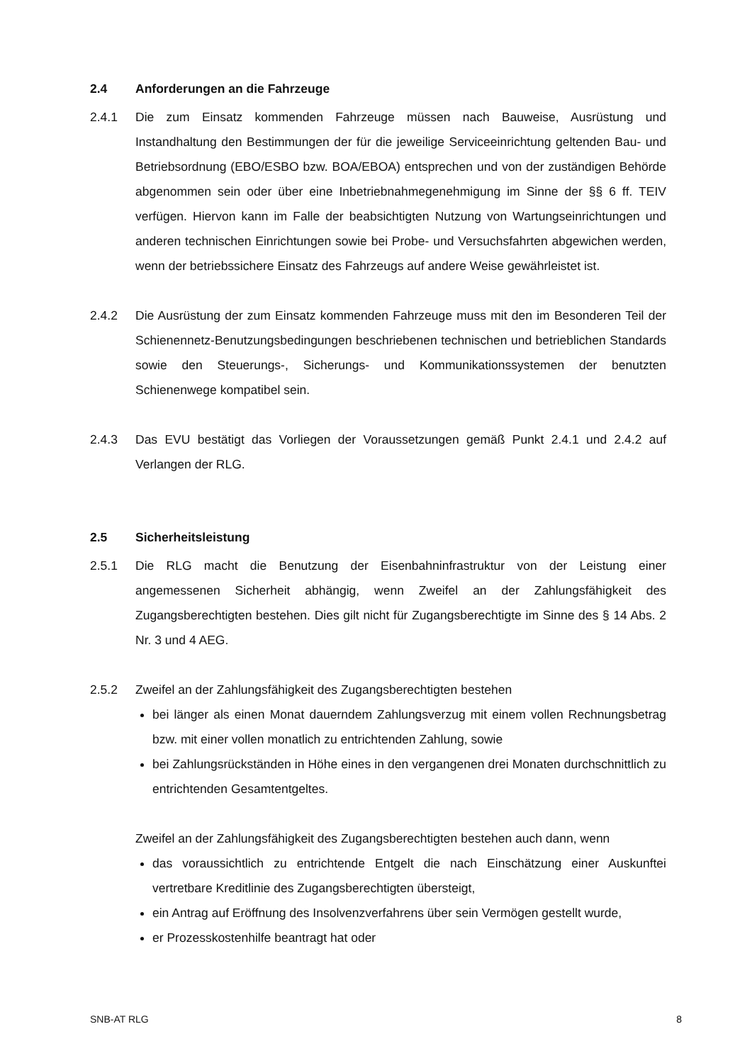2.4 Anforderungen an die Fahrzeuge
2.4.1 Die zum Einsatz kommenden Fahrzeuge müssen nach Bauweise, Ausrüstung und Instandhaltung den Bestimmungen der für die jeweilige Serviceeinrichtung geltenden Bau- und Betriebsordnung (EBO/ESBO bzw. BOA/EBOA) entsprechen und von der zuständigen Behörde abgenommen sein oder über eine Inbetriebnahmegenehmigung im Sinne der §§ 6 ff. TEIV verfügen. Hiervon kann im Falle der beabsichtigten Nutzung von Wartungseinrichtungen und anderen technischen Einrichtungen sowie bei Probe- und Versuchsfahrten abgewichen werden, wenn der betriebssichere Einsatz des Fahrzeugs auf andere Weise gewährleistet ist.
2.4.2 Die Ausrüstung der zum Einsatz kommenden Fahrzeuge muss mit den im Besonderen Teil der Schienennetz-Benutzungsbedingungen beschriebenen technischen und betrieblichen Standards sowie den Steuerungs-, Sicherungs- und Kommunikationssystemen der benutzten Schienenwege kompatibel sein.
2.4.3 Das EVU bestätigt das Vorliegen der Voraussetzungen gemäß Punkt 2.4.1 und 2.4.2 auf Verlangen der RLG.
2.5 Sicherheitsleistung
2.5.1 Die RLG macht die Benutzung der Eisenbahninfrastruktur von der Leistung einer angemessenen Sicherheit abhängig, wenn Zweifel an der Zahlungsfähigkeit des Zugangsberechtigten bestehen. Dies gilt nicht für Zugangsberechtigte im Sinne des § 14 Abs. 2 Nr. 3 und 4 AEG.
2.5.2 Zweifel an der Zahlungsfähigkeit des Zugangsberechtigten bestehen
bei länger als einen Monat dauerndem Zahlungsverzug mit einem vollen Rechnungsbetrag bzw. mit einer vollen monatlich zu entrichtenden Zahlung, sowie
bei Zahlungsrückständen in Höhe eines in den vergangenen drei Monaten durchschnittlich zu entrichtenden Gesamtentgeltes.
Zweifel an der Zahlungsfähigkeit des Zugangsberechtigten bestehen auch dann, wenn
das voraussichtlich zu entrichtende Entgelt die nach Einschätzung einer Auskunftei vertretbare Kreditlinie des Zugangsberechtigten übersteigt,
ein Antrag auf Eröffnung des Insolvenzverfahrens über sein Vermögen gestellt wurde,
er Prozesskostenhilfe beantragt hat oder
SNB-AT RLG 8